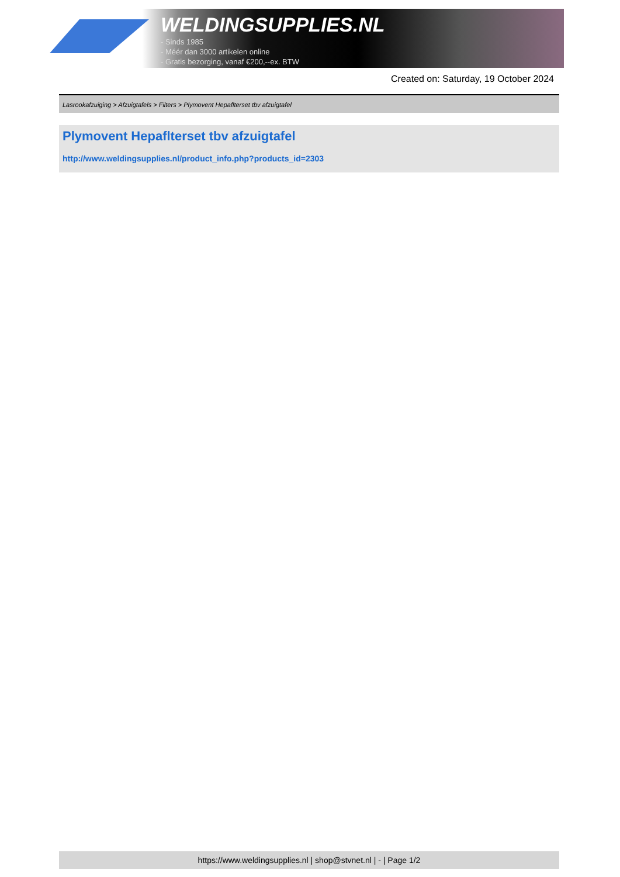WELDINGSUPPLIES.NL
- Sinds 1985
- Méér dan 3000 artikelen online
- Gratis bezorging, vanaf €200,--ex. BTW
Created on: Saturday, 19 October 2024
Lasrookafzuiging > Afzuigtafels > Filters > Plymovent Hepaflterset tbv afzuigtafel
Plymovent Hepaflterset tbv afzuigtafel
http://www.weldingsupplies.nl/product_info.php?products_id=2303
https://www.weldingsupplies.nl | shop@stvnet.nl | - | Page 1/2